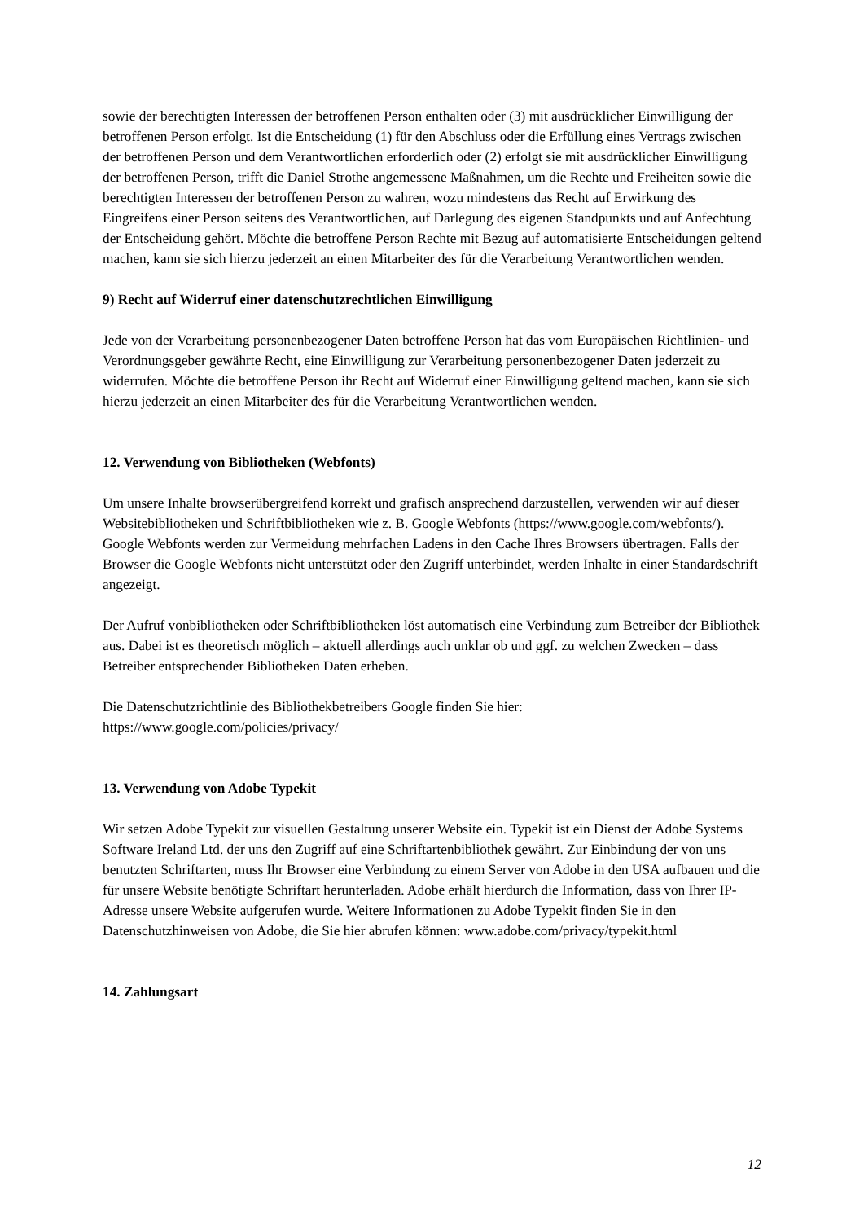sowie der berechtigten Interessen der betroffenen Person enthalten oder (3) mit ausdrücklicher Einwilligung der betroffenen Person erfolgt. Ist die Entscheidung (1) für den Abschluss oder die Erfüllung eines Vertrags zwischen der betroffenen Person und dem Verantwortlichen erforderlich oder (2) erfolgt sie mit ausdrücklicher Einwilligung der betroffenen Person, trifft die Daniel Strothe angemessene Maßnahmen, um die Rechte und Freiheiten sowie die berechtigten Interessen der betroffenen Person zu wahren, wozu mindestens das Recht auf Erwirkung des Eingreifens einer Person seitens des Verantwortlichen, auf Darlegung des eigenen Standpunkts und auf Anfechtung der Entscheidung gehört. Möchte die betroffene Person Rechte mit Bezug auf automatisierte Entscheidungen geltend machen, kann sie sich hierzu jederzeit an einen Mitarbeiter des für die Verarbeitung Verantwortlichen wenden.
9) Recht auf Widerruf einer datenschutzrechtlichen Einwilligung
Jede von der Verarbeitung personenbezogener Daten betroffene Person hat das vom Europäischen Richtlinien- und Verordnungsgeber gewährte Recht, eine Einwilligung zur Verarbeitung personenbezogener Daten jederzeit zu widerrufen. Möchte die betroffene Person ihr Recht auf Widerruf einer Einwilligung geltend machen, kann sie sich hierzu jederzeit an einen Mitarbeiter des für die Verarbeitung Verantwortlichen wenden.
12. Verwendung von Bibliotheken (Webfonts)
Um unsere Inhalte browserübergreifend korrekt und grafisch ansprechend darzustellen, verwenden wir auf dieser Websitebibliotheken und Schriftbibliotheken wie z. B. Google Webfonts (https://www.google.com/webfonts/). Google Webfonts werden zur Vermeidung mehrfachen Ladens in den Cache Ihres Browsers übertragen. Falls der Browser die Google Webfonts nicht unterstützt oder den Zugriff unterbindet, werden Inhalte in einer Standardschrift angezeigt.
Der Aufruf vonbibliotheken oder Schriftbibliotheken löst automatisch eine Verbindung zum Betreiber der Bibliothek aus. Dabei ist es theoretisch möglich – aktuell allerdings auch unklar ob und ggf. zu welchen Zwecken – dass Betreiber entsprechender Bibliotheken Daten erheben.
Die Datenschutzrichtlinie des Bibliothekbetreibers Google finden Sie hier:
https://www.google.com/policies/privacy/
13. Verwendung von Adobe Typekit
Wir setzen Adobe Typekit zur visuellen Gestaltung unserer Website ein. Typekit ist ein Dienst der Adobe Systems Software Ireland Ltd. der uns den Zugriff auf eine Schriftartenbibliothek gewährt. Zur Einbindung der von uns benutzten Schriftarten, muss Ihr Browser eine Verbindung zu einem Server von Adobe in den USA aufbauen und die für unsere Website benötigte Schriftart herunterladen. Adobe erhält hierdurch die Information, dass von Ihrer IP-Adresse unsere Website aufgerufen wurde. Weitere Informationen zu Adobe Typekit finden Sie in den Datenschutzhinweisen von Adobe, die Sie hier abrufen können: www.adobe.com/privacy/typekit.html
14. Zahlungsart
12